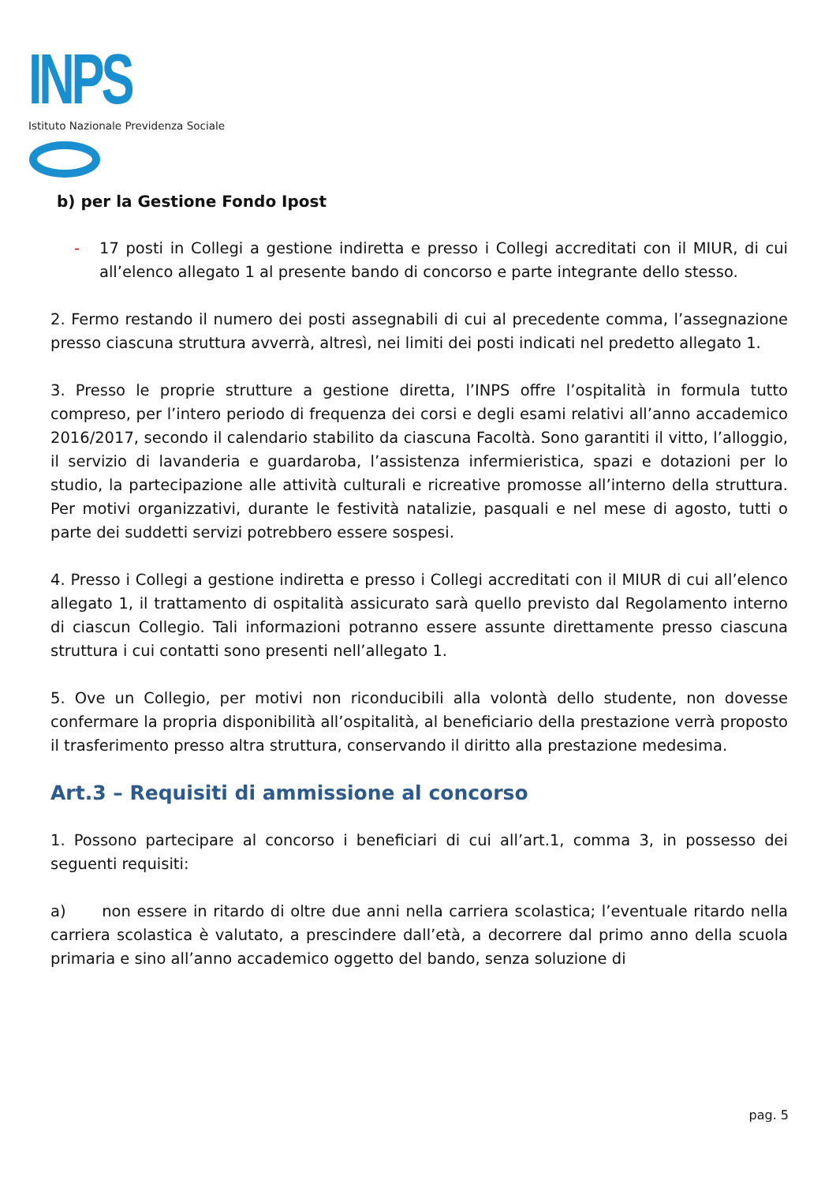INPS
Istituto Nazionale Previdenza Sociale
b) per la Gestione Fondo Ipost
- 17 posti in Collegi a gestione indiretta e presso i Collegi accreditati con il MIUR, di cui all’elenco allegato 1 al presente bando di concorso e parte integrante dello stesso.
2. Fermo restando il numero dei posti assegnabili di cui al precedente comma, l’assegnazione presso ciascuna struttura avverrà, altresì, nei limiti dei posti indicati nel predetto allegato 1.
3. Presso le proprie strutture a gestione diretta, l’INPS offre l’ospitalità in formula tutto compreso, per l’intero periodo di frequenza dei corsi e degli esami relativi all’anno accademico 2016/2017, secondo il calendario stabilito da ciascuna Facoltà. Sono garantiti il vitto, l’alloggio, il servizio di lavanderia e guardaroba, l’assistenza infermieristica, spazi e dotazioni per lo studio, la partecipazione alle attività culturali e ricreative promosse all’interno della struttura. Per motivi organizzativi, durante le festività natalizie, pasquali e nel mese di agosto, tutti o parte dei suddetti servizi potrebbero essere sospesi.
4. Presso i Collegi a gestione indiretta e presso i Collegi accreditati con il MIUR di cui all’elenco allegato 1, il trattamento di ospitalità assicurato sarà quello previsto dal Regolamento interno di ciascun Collegio. Tali informazioni potranno essere assunte direttamente presso ciascuna struttura i cui contatti sono presenti nell’allegato 1.
5. Ove un Collegio, per motivi non riconducibili alla volontà dello studente, non dovesse confermare la propria disponibilità all’ospitalità, al beneficiario della prestazione verrà proposto il trasferimento presso altra struttura, conservando il diritto alla prestazione medesima.
Art.3 – Requisiti di ammissione al concorso
1. Possono partecipare al concorso i beneficiari di cui all’art.1, comma 3, in possesso dei seguenti requisiti:
a) non essere in ritardo di oltre due anni nella carriera scolastica; l’eventuale ritardo nella carriera scolastica è valutato, a prescindere dall’età, a decorrere dal primo anno della scuola primaria e sino all’anno accademico oggetto del bando, senza soluzione di
pag. 5